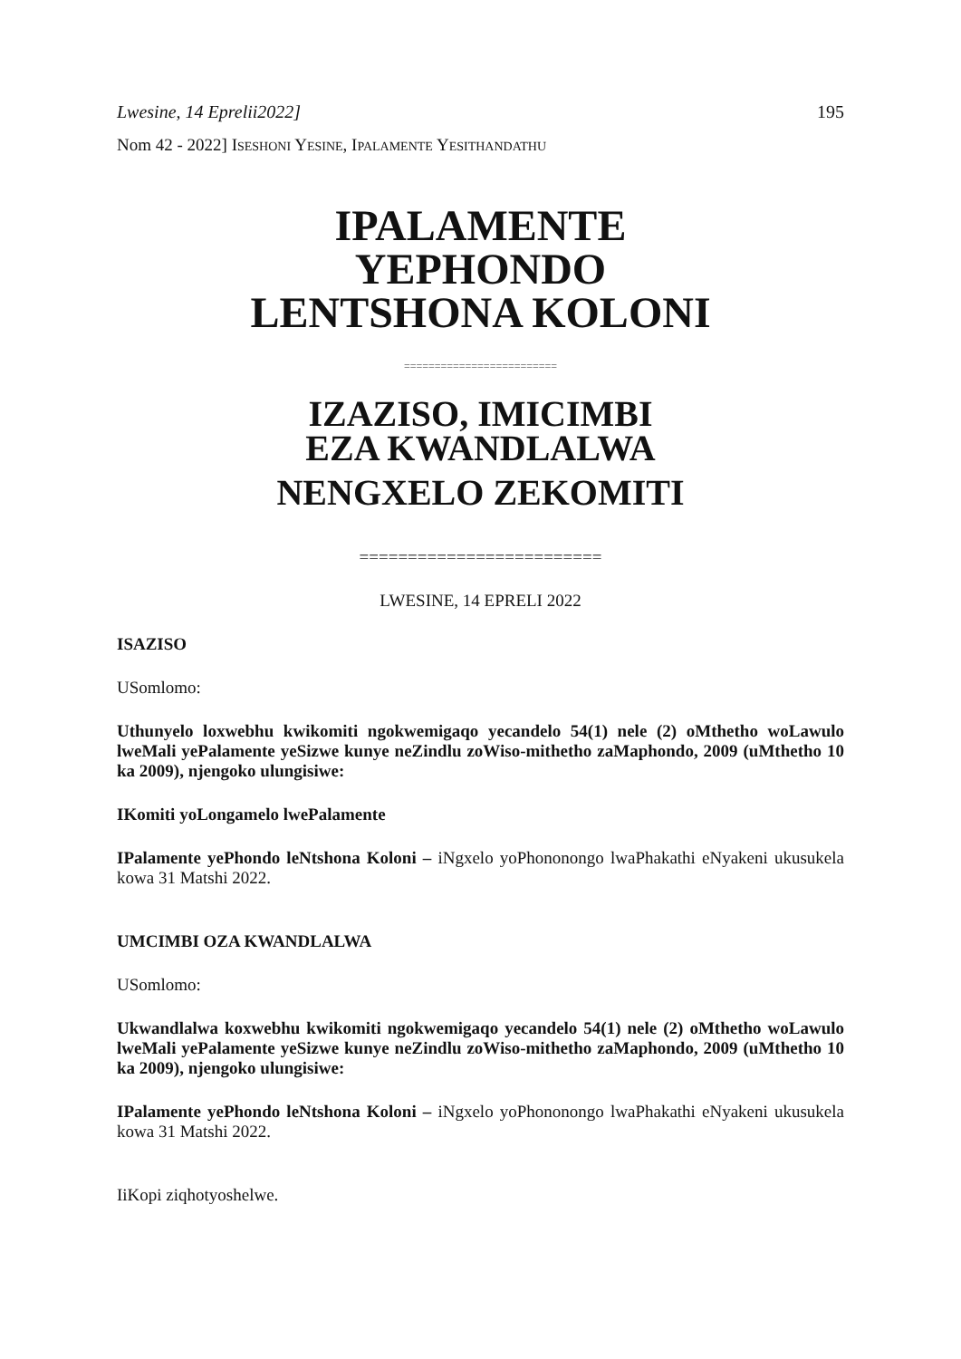Lwesine, 14 Eprelii2022] 195
Nom 42 - 2022] ISESHONI YESINE, IPALAMENTE YESITHANDATHU
IPALAMENTE
YEPHONDO
LENTSHONA KOLONI
=========================
IZAZISO, IMICIMBI
EZA KWANDLALWA
NENGXELO ZEKOMITI
=========================
LWESINE, 14 EPRELI 2022
ISAZISO
USomlomo:
Uthunyelo loxwebhu kwikomiti ngokwemigaqo yecandelo 54(1) nele (2) oMthetho woLawulo lweMali yePalamente yeSizwe kunye neZindlu zoWiso-mithetho zaMaphondo, 2009 (uMthetho 10 ka 2009), njengoko ulungisiwe:
IKomiti yoLongamelo lwePalamente
IPalamente yePhondo leNtshona Koloni – iNgxelo yoPhononongo lwaPhakathi eNyakeni ukusukela kowa 31 Matshi 2022.
UMCIMBI OZA KWANDLALWA
USomlomo:
Ukwandlalwa koxwebhu kwikomiti ngokwemigaqo yecandelo 54(1) nele (2) oMthetho woLawulo lweMali yePalamente yeSizwe kunye neZindlu zoWiso-mithetho zaMaphondo, 2009 (uMthetho 10 ka 2009), njengoko ulungisiwe:
IPalamente yePhondo leNtshona Koloni – iNgxelo yoPhononongo lwaPhakathi eNyakeni ukusukela kowa 31 Matshi 2022.
IiKopi ziqhotyoshelwe.